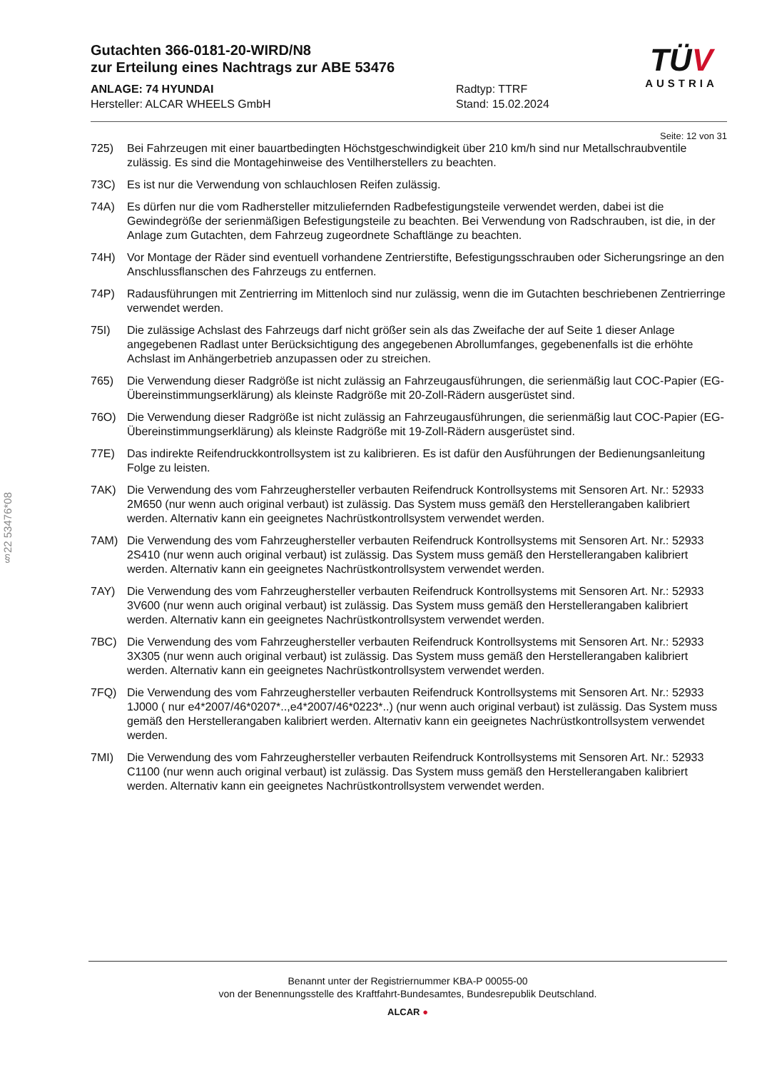Gutachten 366-0181-20-WIRD/N8
zur Erteilung eines Nachtrags zur ABE 53476
ANLAGE: 74 HYUNDAI
Hersteller: ALCAR WHEELS GmbH
Radtyp: TTRF
Stand: 15.02.2024
Seite: 12 von 31
725) Bei Fahrzeugen mit einer bauartbedingten Höchstgeschwindigkeit über 210 km/h sind nur Metallschraubventile zulässig. Es sind die Montagehinweise des Ventilherstellers zu beachten.
73C) Es ist nur die Verwendung von schlauchlosen Reifen zulässig.
74A) Es dürfen nur die vom Radhersteller mitzuliefernden Radbefestigungsteile verwendet werden, dabei ist die Gewindegröße der serienmäßigen Befestigungsteile zu beachten. Bei Verwendung von Radschrauben, ist die, in der Anlage zum Gutachten, dem Fahrzeug zugeordnete Schaftlänge zu beachten.
74H) Vor Montage der Räder sind eventuell vorhandene Zentrierstifte, Befestigungsschrauben oder Sicherungsringe an den Anschlussflanschen des Fahrzeugs zu entfernen.
74P) Radausführungen mit Zentrierring im Mittenloch sind nur zulässig, wenn die im Gutachten beschriebenen Zentrierringe verwendet werden.
75I) Die zulässige Achslast des Fahrzeugs darf nicht größer sein als das Zweifache der auf Seite 1 dieser Anlage angegebenen Radlast unter Berücksichtigung des angegebenen Abrollumfanges, gegebenenfalls ist die erhöhte Achslast im Anhängerbetrieb anzupassen oder zu streichen.
765) Die Verwendung dieser Radgröße ist nicht zulässig an Fahrzeugausführungen, die serienmäßig laut COC-Papier (EG-Übereinstimmungserklärung) als kleinste Radgröße mit 20-Zoll-Rädern ausgerüstet sind.
76O) Die Verwendung dieser Radgröße ist nicht zulässig an Fahrzeugausführungen, die serienmäßig laut COC-Papier (EG-Übereinstimmungserklärung) als kleinste Radgröße mit 19-Zoll-Rädern ausgerüstet sind.
77E) Das indirekte Reifendruckkontrollsystem ist zu kalibrieren. Es ist dafür den Ausführungen der Bedienungsanleitung Folge zu leisten.
7AK) Die Verwendung des vom Fahrzeughersteller verbauten Reifendruck Kontrollsystems mit Sensoren Art. Nr.: 52933 2M650 (nur wenn auch original verbaut) ist zulässig. Das System muss gemäß den Herstellerangaben kalibriert werden. Alternativ kann ein geeignetes Nachrüstkontrollsystem verwendet werden.
7AM) Die Verwendung des vom Fahrzeughersteller verbauten Reifendruck Kontrollsystems mit Sensoren Art. Nr.: 52933 2S410 (nur wenn auch original verbaut) ist zulässig. Das System muss gemäß den Herstellerangaben kalibriert werden. Alternativ kann ein geeignetes Nachrüstkontrollsystem verwendet werden.
7AY) Die Verwendung des vom Fahrzeughersteller verbauten Reifendruck Kontrollsystems mit Sensoren Art. Nr.: 52933 3V600 (nur wenn auch original verbaut) ist zulässig. Das System muss gemäß den Herstellerangaben kalibriert werden. Alternativ kann ein geeignetes Nachrüstkontrollsystem verwendet werden.
7BC) Die Verwendung des vom Fahrzeughersteller verbauten Reifendruck Kontrollsystems mit Sensoren Art. Nr.: 52933 3X305 (nur wenn auch original verbaut) ist zulässig. Das System muss gemäß den Herstellerangaben kalibriert werden. Alternativ kann ein geeignetes Nachrüstkontrollsystem verwendet werden.
7FQ) Die Verwendung des vom Fahrzeughersteller verbauten Reifendruck Kontrollsystems mit Sensoren Art. Nr.: 52933 1J000 ( nur e4*2007/46*0207*..,e4*2007/46*0223*..) (nur wenn auch original verbaut) ist zulässig. Das System muss gemäß den Herstellerangaben kalibriert werden. Alternativ kann ein geeignetes Nachrüstkontrollsystem verwendet werden.
7MI) Die Verwendung des vom Fahrzeughersteller verbauten Reifendruck Kontrollsystems mit Sensoren Art. Nr.: 52933 C1100 (nur wenn auch original verbaut) ist zulässig. Das System muss gemäß den Herstellerangaben kalibriert werden. Alternativ kann ein geeignetes Nachrüstkontrollsystem verwendet werden.
TÜV
AUSTRIA
§22 53476*08
Benannt unter der Registriernummer KBA-P 00055-00
von der Benennungsstelle des Kraftfahrt-Bundesamtes, Bundesrepublik Deutschland.
ALCAR ●